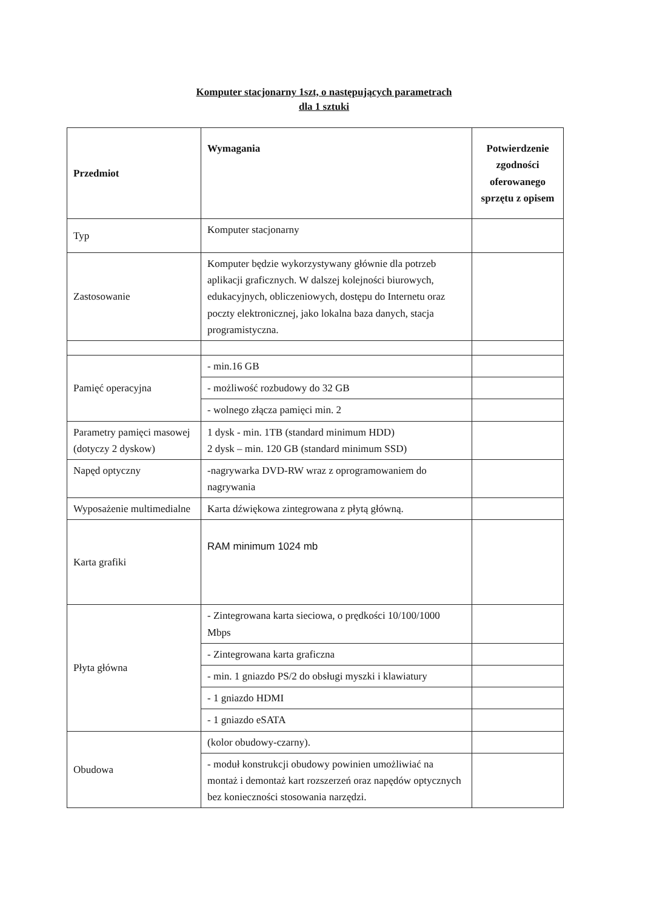Komputer stacjonarny 1szt, o następujących parametrach
dla 1 sztuki
| Przedmiot | Wymagania | Potwierdzenie zgodności oferowanego sprzętu z opisem |
| --- | --- | --- |
| Typ | Komputer stacjonarny | |
| Zastosowanie | Komputer będzie wykorzystywany głównie dla potrzeb aplikacji graficznych. W dalszej kolejności biurowych, edukacyjnych, obliczeniowych, dostępu do Internetu oraz poczty elektronicznej, jako lokalna baza danych, stacja programistyczna. | |
| Pamięć operacyjna | - min.16 GB | |
| | - możliwość rozbudowy do 32 GB | |
| | - wolnego złącza pamięci min. 2 | |
| Parametry pamięci masowej (dotyczy 2 dyskow) | 1 dysk - min. 1TB (standard minimum HDD) 2 dysk – min. 120 GB (standard minimum SSD) | |
| Napęd optyczny | -nagrywarka DVD-RW wraz z oprogramowaniem do nagrywania | |
| Wyposażenie multimedialne | Karta dźwiękowa zintegrowana z płytą główną. | |
| Karta grafiki | RAM minimum 1024 mb | |
| Płyta główna | - Zintegrowana karta sieciowa, o prędkości 10/100/1000 Mbps | |
| | - Zintegrowana karta graficzna | |
| | - min. 1 gniazdo PS/2 do obsługi myszki i klawiatury | |
| | - 1 gniazdo HDMI | |
| | - 1 gniazdo eSATA | |
| Obudowa | (kolor obudowy-czarny). | |
| | - moduł konstrukcji obudowy powinien umożliwiać na montaż i demontaż kart rozszerzeń oraz napędów optycznych bez konieczności stosowania narzędzi. | |